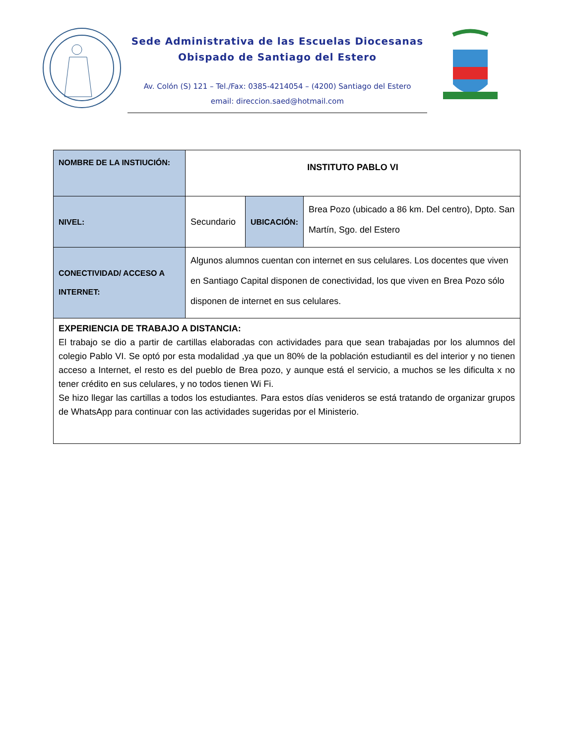Sede Administrativa de las Escuelas Diocesanas
Obispado de Santiago del Estero
Av. Colón (S) 121 – Tel./Fax: 0385-4214054 – (4200) Santiago del Estero
email: direccion.saed@hotmail.com
| NOMBRE DE LA INSTIUCIÓN: | INSTITUTO PABLO VI | | |
| NIVEL: | Secundario | UBICACIÓN: | Brea Pozo (ubicado a 86 km. Del centro), Dpto. San Martín, Sgo. del Estero |
| CONECTIVIDAD/ ACCESO A INTERNET: | Algunos alumnos cuentan con internet en sus celulares. Los docentes que viven en Santiago Capital disponen de conectividad, los que viven en Brea Pozo sólo disponen de internet en sus celulares. | | |
| EXPERIENCIA DE TRABAJO A DISTANCIA: El trabajo se dio a partir de cartillas elaboradas con actividades para que sean trabajadas por los alumnos del colegio Pablo VI. Se optó por esta modalidad ,ya que un 80% de la población estudiantil es del interior y no tienen acceso a Internet, el resto es del pueblo de Brea pozo, y aunque está el servicio, a muchos se les dificulta x no tener crédito en sus celulares, y no todos tienen Wi Fi. Se hizo llegar las cartillas a todos los estudiantes. Para estos días venideros se está tratando de organizar grupos de WhatsApp para continuar con las actividades sugeridas por el Ministerio. | | | |